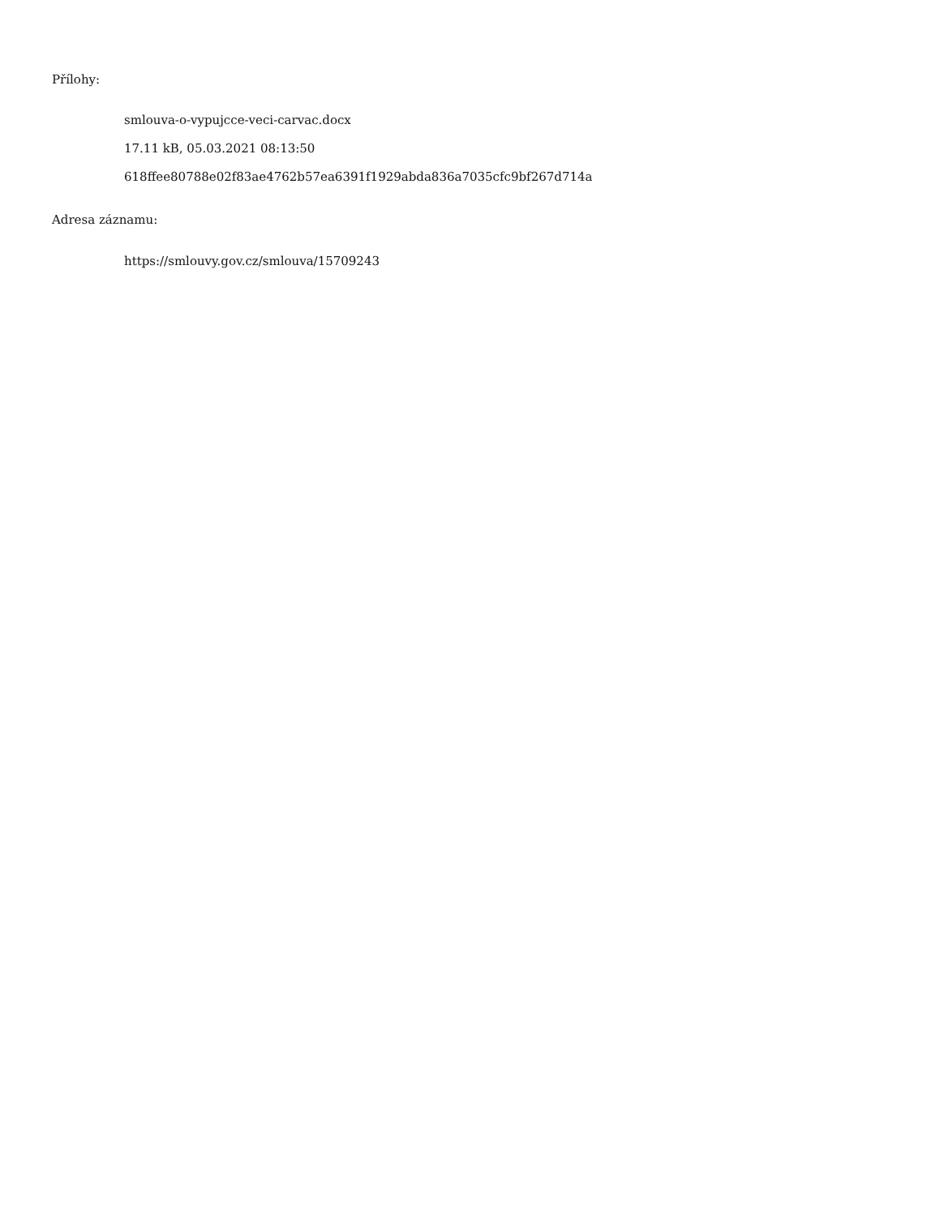Přílohy:
smlouva-o-vypujcce-veci-carvac.docx
17.11 kB, 05.03.2021 08:13:50
618ffee80788e02f83ae4762b57ea6391f1929abda836a7035cfc9bf267d714a
Adresa záznamu:
https://smlouvy.gov.cz/smlouva/15709243